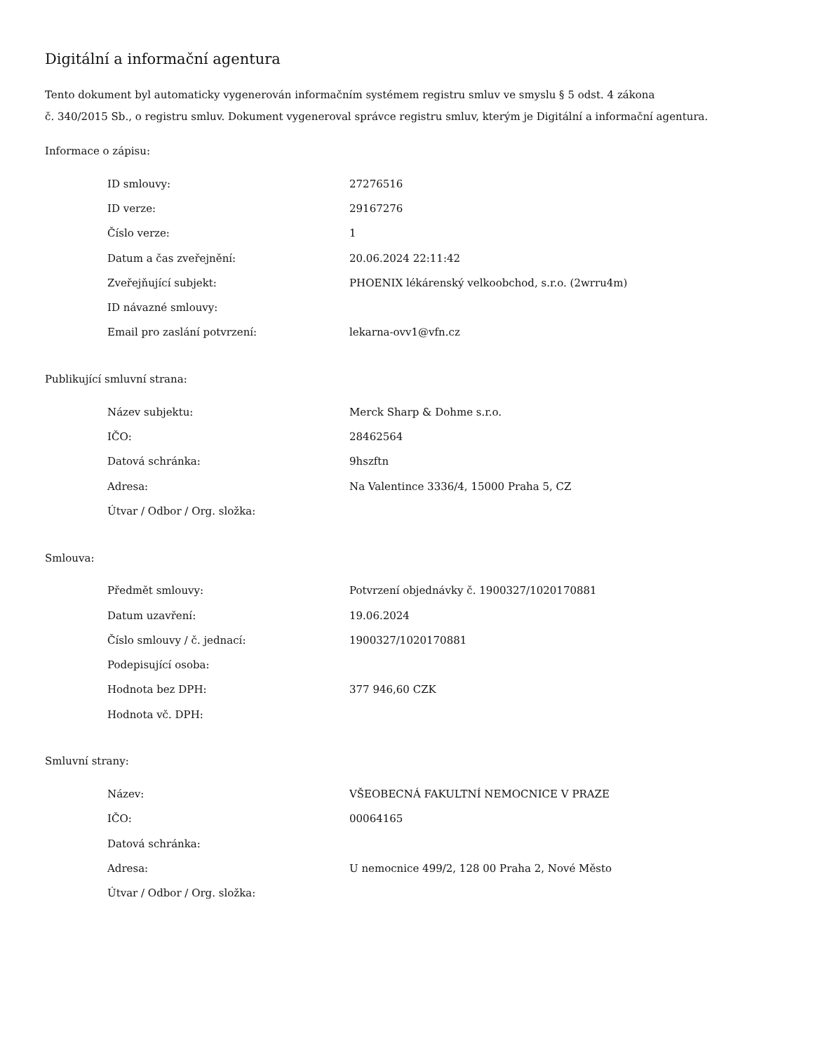Digitální a informační agentura
Tento dokument byl automaticky vygenerován informačním systémem registru smluv ve smyslu § 5 odst. 4 zákona
č. 340/2015 Sb., o registru smluv. Dokument vygeneroval správce registru smluv, kterým je Digitální a informační agentura.
Informace o zápisu:
| ID smlouvy: | 27276516 |
| ID verze: | 29167276 |
| Číslo verze: | 1 |
| Datum a čas zveřejnění: | 20.06.2024 22:11:42 |
| Zveřejňující subjekt: | PHOENIX lékárenský velkoobchod, s.r.o. (2wrru4m) |
| ID návazné smlouvy: | |
| Email pro zaslání potvrzení: | lekarna-ovv1@vfn.cz |
Publikující smluvní strana:
| Název subjektu: | Merck Sharp & Dohme s.r.o. |
| IČO: | 28462564 |
| Datová schránka: | 9hszftn |
| Adresa: | Na Valentince 3336/4, 15000 Praha 5, CZ |
| Útvar / Odbor / Org. složka: | |
Smlouva:
| Předmět smlouvy: | Potvrzení objednávky č. 1900327/1020170881 |
| Datum uzavření: | 19.06.2024 |
| Číslo smlouvy / č. jednací: | 1900327/1020170881 |
| Podepisující osoba: | |
| Hodnota bez DPH: | 377 946,60 CZK |
| Hodnota vč. DPH: | |
Smluvní strany:
| Název: | VŠEOBECNÁ FAKULTNÍ NEMOCNICE V PRAZE |
| IČO: | 00064165 |
| Datová schránka: | |
| Adresa: | U nemocnice 499/2, 128 00 Praha 2, Nové Město |
| Útvar / Odbor / Org. složka: | |